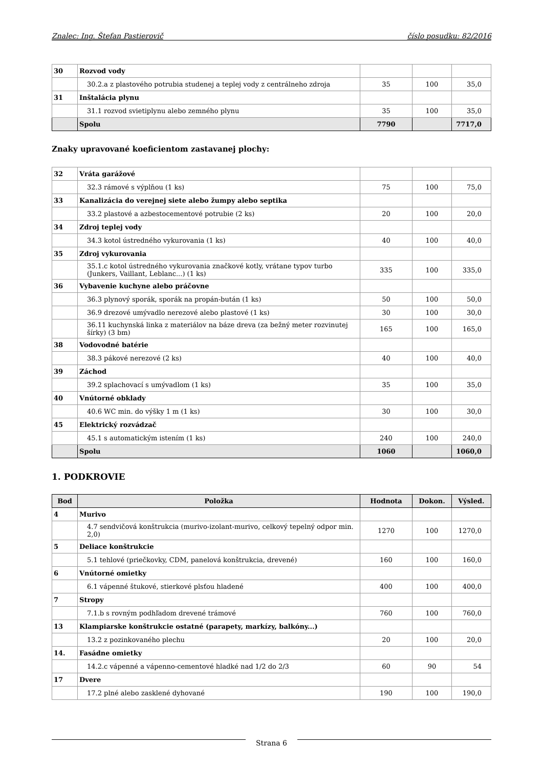Znalec: Ing. Štefan Pastierovič číslo posudku: 82/2016
| 30 | Rozvod vody | | | |
| | 30.2.a z plastového potrubia studenej a teplej vody z centrálneho zdroja | 35 | 100 | 35,0 |
| 31 | Inštalácia plynu | | | |
| | 31.1 rozvod svietiplynu alebo zemného plynu | 35 | 100 | 35,0 |
| | Spolu | 7790 | | 7717,0 |
Znaky upravované koeficientom zastavanej plochy:
| 32 | Vráta garážové | | | |
| | 32.3 rámové s výplňou (1 ks) | 75 | 100 | 75,0 |
| 33 | Kanalizácia do verejnej siete alebo žumpy alebo septika | | | |
| | 33.2 plastové a azbestocementové potrubie (2 ks) | 20 | 100 | 20,0 |
| 34 | Zdroj teplej vody | | | |
| | 34.3 kotol ústredného vykurovania (1 ks) | 40 | 100 | 40,0 |
| 35 | Zdroj vykurovania | | | |
| | 35.1.c kotol ústredného vykurovania značkové kotly, vrátane typov turbo (Junkers, Vaillant, Leblanc...) (1 ks) | 335 | 100 | 335,0 |
| 36 | Vybavenie kuchyne alebo práčovne | | | |
| | 36.3 plynový sporák, sporák na propán-bután (1 ks) | 50 | 100 | 50,0 |
| | 36.9 drezové umývadlo nerezové alebo plastové (1 ks) | 30 | 100 | 30,0 |
| | 36.11 kuchynská linka z materiálov na báze dreva (za bežný meter rozvinutej šírky) (3 bm) | 165 | 100 | 165,0 |
| 38 | Vodovodné batérie | | | |
| | 38.3 pákové nerezové (2 ks) | 40 | 100 | 40,0 |
| 39 | Záchod | | | |
| | 39.2 splachovací s umývadlom (1 ks) | 35 | 100 | 35,0 |
| 40 | Vnútorné obklady | | | |
| | 40.6 WC min. do výšky 1 m (1 ks) | 30 | 100 | 30,0 |
| 45 | Elektrický rozvádzač | | | |
| | 45.1 s automatickým istením (1 ks) | 240 | 100 | 240,0 |
| | Spolu | 1060 | | 1060,0 |
1. PODKROVIE
| Bod | Položka | Hodnota | Dokon. | Výsled. |
| --- | --- | --- | --- | --- |
| 4 | Murivo | | | |
| | 4.7 sendvičová konštrukcia (murivo-izolant-murivo, celkový tepelný odpor min. 2,0) | 1270 | 100 | 1270,0 |
| 5 | Deliace konštrukcie | | | |
| | 5.1 tehlové (priečkovky, CDM, panelová konštrukcia, drevené) | 160 | 100 | 160,0 |
| 6 | Vnútorné omietky | | | |
| | 6.1 vápenné štukové, stierkové plsťou hladené | 400 | 100 | 400,0 |
| 7 | Stropy | | | |
| | 7.1.b s rovným podhľadom drevené trámové | 760 | 100 | 760,0 |
| 13 | Klampiarske konštrukcie ostatné (parapety, markízy, balkóny...) | | | |
| | 13.2 z pozinkovaného plechu | 20 | 100 | 20,0 |
| 14. | Fasádne omietky | | | |
| | 14.2.c vápenné a vápenno-cementové hladké nad 1/2 do 2/3 | 60 | 90 | 54 |
| 17 | Dvere | | | |
| | 17.2 plné alebo zasklené dyhované | 190 | 100 | 190,0 |
Strana 6